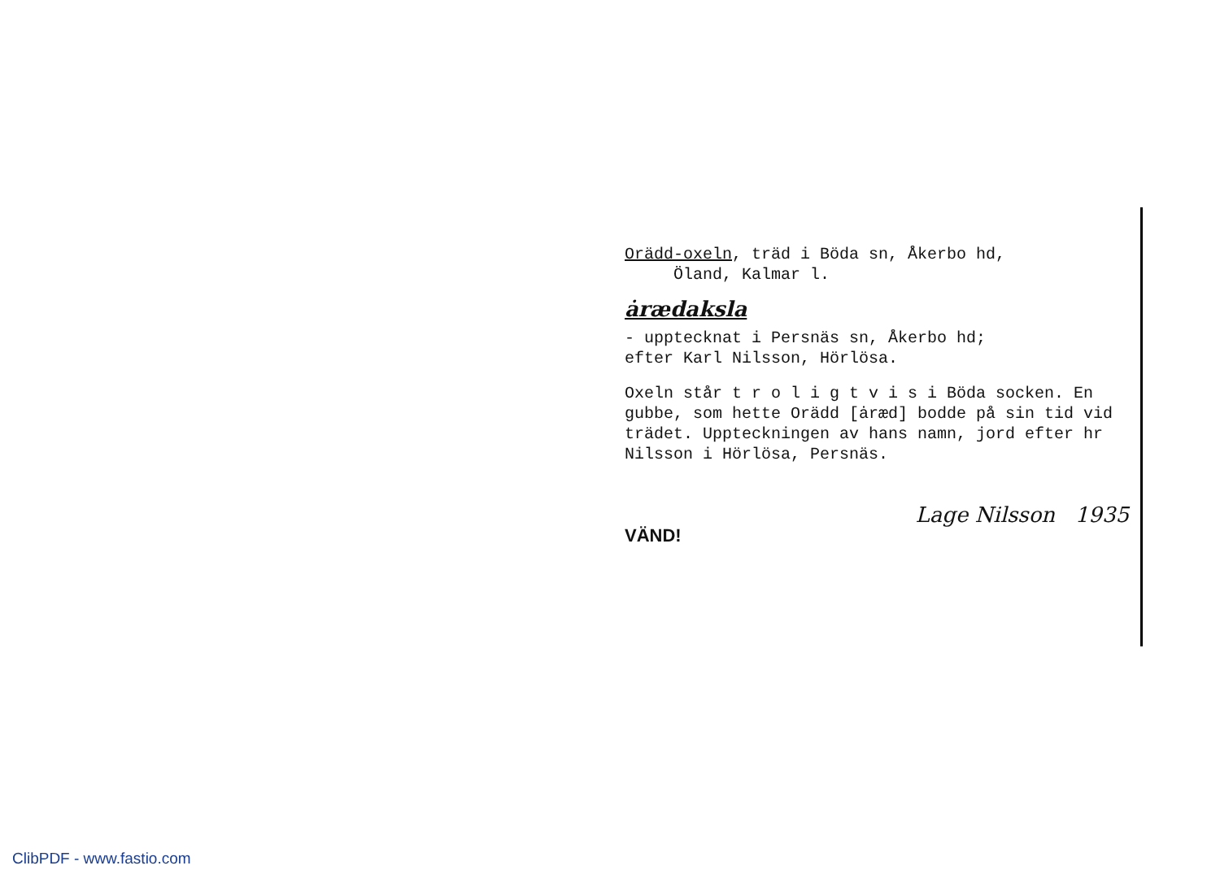Orädd-oxeln, träd i Böda sn, Åkerbo hd,
Öland, Kalmar l.
ȧrædaksla
- upptecknat i Persnäs sn, Åkerbo hd;
efter Karl Nilsson, Hörlösa.
Oxeln står t r o l i g t v i s i Böda socken. En gubbe, som hette Orädd [ȧræd] bodde på sin tid vid trädet. Uppteckningen av hans namn, jord efter hr Nilsson i Hörlösa, Persnäs.
VÄND! Lage Nilsson 1935
ClibPDF - www.fastio.com